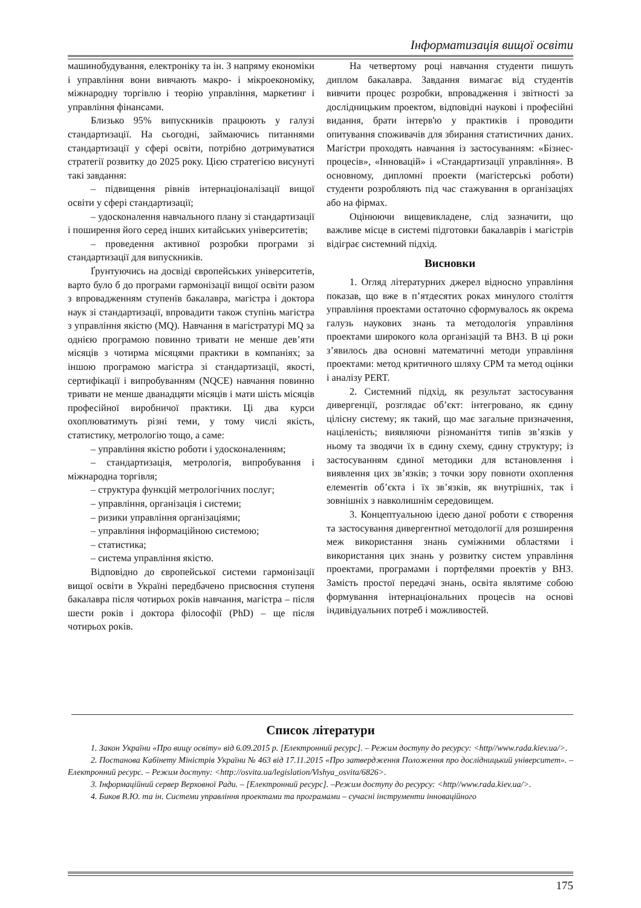Інформатизація вищої освіти
машинобудування, електроніку та ін. З напряму економіки і управління вони вивчають макро- і мікроекономіку, міжнародну торгівлю і теорію управління, маркетинг і управління фінансами.
Близько 95% випускників працюють у галузі стандартизації. На сьогодні, займаючись питаннями стандартизації у сфері освіти, потрібно дотримуватися стратегії розвитку до 2025 року. Цією стратегією висунуті такі завдання:
– підвищення рівнів інтернаціоналізації вищої освіти у сфері стандартизації;
– удосконалення навчального плану зі стандартизації і поширення його серед інших китайських університетів;
– проведення активної розробки програми зі стандартизації для випускників.
Ґрунтуючись на досвіді європейських університетів, варто було б до програми гармонізації вищої освіти разом з впровадженням ступенів бакалавра, магістра і доктора наук зі стандартизації, впровадити також ступінь магістра з управління якістю (MQ). Навчання в магістратурі MQ за однією програмою повинно тривати не менше дев’яти місяців з чотирма місяцями практики в компаніях; за іншою програмою магістра зі стандартизації, якості, сертифікації і випробуванням (NQCE) навчання повинно тривати не менше дванадцяти місяців і мати шість місяців професійної виробничої практики. Ці два курси охоплюватимуть різні теми, у тому числі якість, статистику, метрологію тощо, а саме:
– управління якістю роботи і удосконаленням;
– стандартизація, метрологія, випробування і міжнародна торгівля;
– структура функцій метрологічних послуг;
– управління, організація і системи;
– ризики управління організаціями;
– управління інформаційною системою;
– статистика;
– система управління якістю.
Відповідно до європейської системи гармонізації вищої освіти в Україні передбачено присвоєння ступеня бакалавра після чотирьох років навчання, магістра – після шести років і доктора філософії (PhD) – ще після чотирьох років.
На четвертому році навчання студенти пишуть диплом бакалавра. Завдання вимагає від студентів вивчити процес розробки, впровадження і звітності за дослідницьким проектом, відповідні наукові і професійні видання, брати інтерв'ю у практиків і проводити опитування споживачів для збирання статистичних даних. Магістри проходять навчання із застосуванням: «Бізнес-процесів», «Інновацій» і «Стандартизації управління». В основному, дипломні проекти (магістерські роботи) студенти розробляють під час стажування в організаціях або на фірмах.
Оцінюючи вищевикладене, слід зазначити, що важливе місце в системі підготовки бакалаврів і магістрів відіграє системний підхід.
Висновки
1. Огляд літературних джерел відносно управління показав, що вже в п’ятдесятих роках минулого століття управління проектами остаточно сформувалось як окрема галузь наукових знань та методологія управління проектами широкого кола організацій та ВНЗ. В ці роки з’явилось два основні математичні методи управління проектами: метод критичного шляху CPM та метод оцінки і аналізу PERT.
2. Системний підхід, як результат застосування дивергенції, розглядає об’єкт: інтегровано, як єдину цілісну систему; як такий, що має загальне призначення, націленість; виявляючи різноманіття типів зв’язків у ньому та зводячи їх в єдину схему, єдину структуру; із застосуванням єдиної методики для встановлення і виявлення цих зв’язків; з точки зору повноти охоплення елементів об’єкта і їх зв’язків, як внутрішніх, так і зовнішніх з навколишнім середовищем.
3. Концептуальною ідеєю даної роботи є створення та застосування дивергентної методології для розширення меж використання знань суміжними областями і використання цих знань у розвитку систем управління проектами, програмами і портфелями проектів у ВНЗ. Замість простої передачі знань, освіта являтиме собою формування інтернаціональних процесів на основі індивідуальних потреб і можливостей.
Список літератури
1. Закон України «Про вищу освіту» від 6.09.2015 р. [Електронний ресурс]. – Режим доступу до ресурсу: <http//www.rada.kiev.ua/>.
2. Постанова Кабінету Міністрів України № 463 від 17.11.2015 «Про затвердження Положення про дослідницький університет». – Електронний ресурс. – Режим доступу: <http://osvita.ua/legislation/Vishya_osvita/6826>.
3. Інформаційний сервер Верховної Ради. – [Електронний ресурс]. –Режим доступу до ресурсу: <http//www.rada.kiev.ua/>.
4. Биков В.Ю. та ін. Системи управління проектами та програмами – сучасні інструменти інноваційного
175